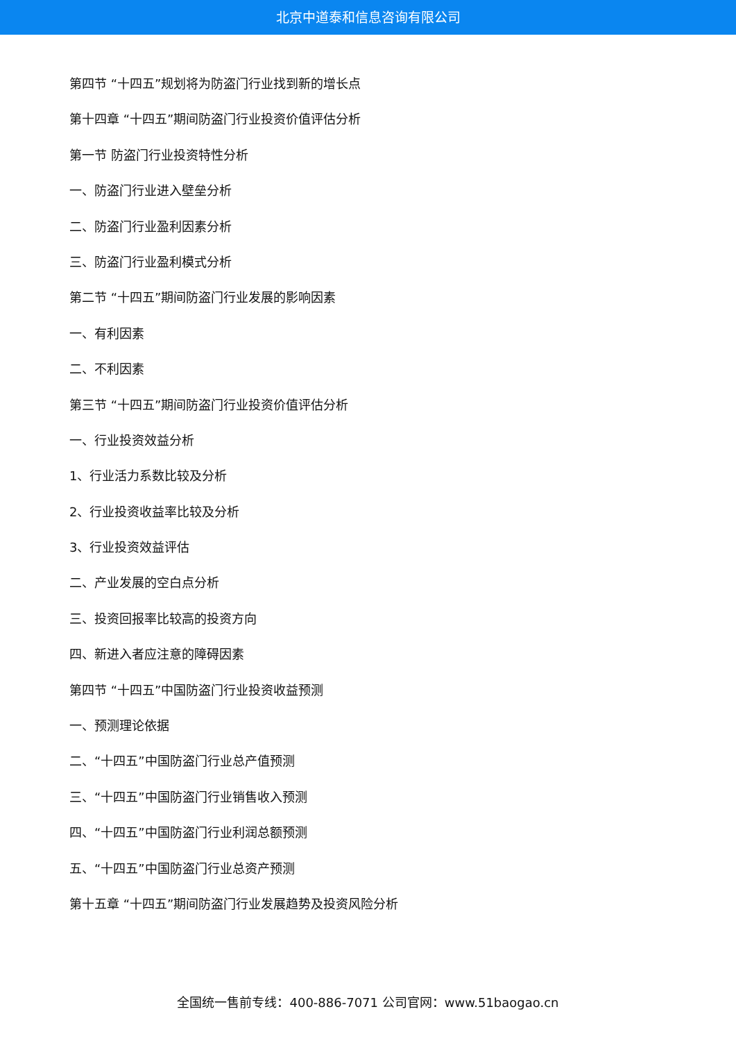北京中道泰和信息咨询有限公司
第四节 “十四五”规划将为防盗门行业找到新的增长点
第十四章 “十四五”期间防盗门行业投资价值评估分析
第一节 防盗门行业投资特性分析
一、防盗门行业进入壁垒分析
二、防盗门行业盈利因素分析
三、防盗门行业盈利模式分析
第二节 “十四五”期间防盗门行业发展的影响因素
一、有利因素
二、不利因素
第三节 “十四五”期间防盗门行业投资价值评估分析
一、行业投资效益分析
1、行业活力系数比较及分析
2、行业投资收益率比较及分析
3、行业投资效益评估
二、产业发展的空白点分析
三、投资回报率比较高的投资方向
四、新进入者应注意的障碍因素
第四节 “十四五”中国防盗门行业投资收益预测
一、预测理论依据
二、“十四五”中国防盗门行业总产值预测
三、“十四五”中国防盗门行业销售收入预测
四、“十四五”中国防盗门行业利润总额预测
五、“十四五”中国防盗门行业总资产预测
第十五章 “十四五”期间防盗门行业发展趋势及投资风险分析
全国统一售前专线：400-886-7071 公司官网：www.51baogao.cn